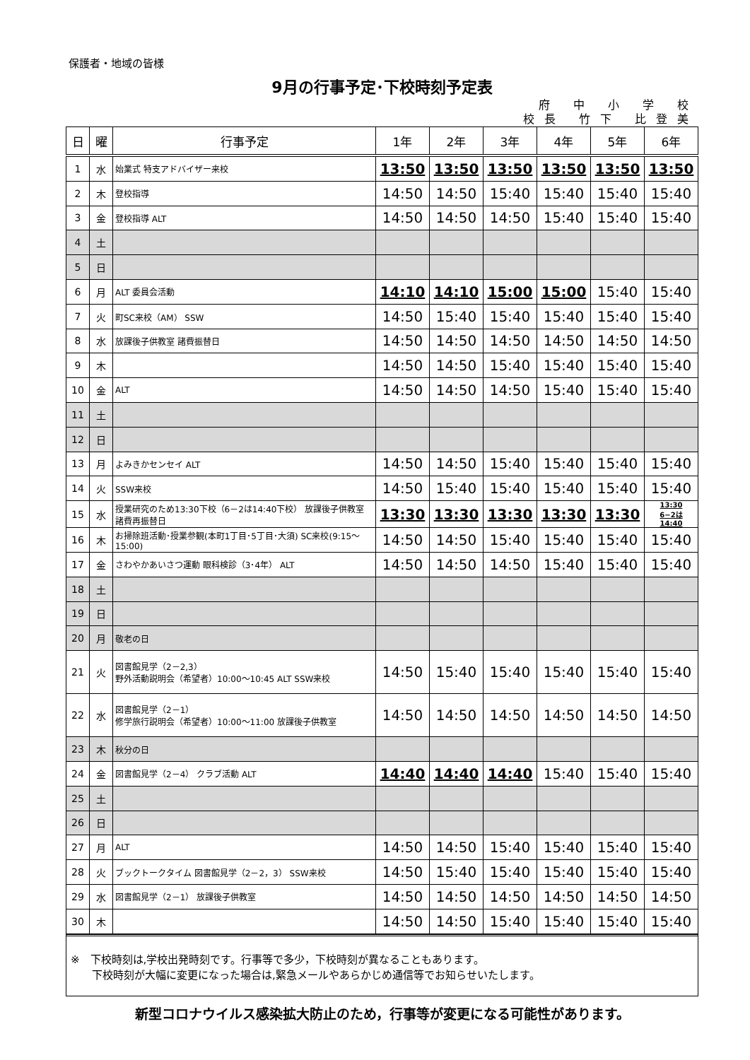保護者・地域の皆様
9月の行事予定･下校時刻予定表
府 中 小 学 校
校長 竹下 比登美
| 日 | 曜 | 行事予定 | 1年 | 2年 | 3年 | 4年 | 5年 | 6年 |
| --- | --- | --- | --- | --- | --- | --- | --- | --- |
| 1 | 水 | 始業式 特支アドバイザー来校 | 13:50 | 13:50 | 13:50 | 13:50 | 13:50 | 13:50 |
| 2 | 木 | 登校指導 | 14:50 | 14:50 | 15:40 | 15:40 | 15:40 | 15:40 |
| 3 | 金 | 登校指導 ALT | 14:50 | 14:50 | 14:50 | 15:40 | 15:40 | 15:40 |
| 4 | 土 | | | | | | | |
| 5 | 日 | | | | | | | |
| 6 | 月 | ALT 委員会活動 | 14:10 | 14:10 | 15:00 | 15:00 | 15:40 | 15:40 |
| 7 | 火 | 町SC来校（AM） SSW | 14:50 | 15:40 | 15:40 | 15:40 | 15:40 | 15:40 |
| 8 | 水 | 放課後子供教室 諸費振替日 | 14:50 | 14:50 | 14:50 | 14:50 | 14:50 | 14:50 |
| 9 | 木 | | 14:50 | 14:50 | 15:40 | 15:40 | 15:40 | 15:40 |
| 10 | 金 | ALT | 14:50 | 14:50 | 14:50 | 15:40 | 15:40 | 15:40 |
| 11 | 土 | | | | | | | |
| 12 | 日 | | | | | | | |
| 13 | 月 | よみきかセンセイ ALT | 14:50 | 14:50 | 15:40 | 15:40 | 15:40 | 15:40 |
| 14 | 火 | SSW来校 | 14:50 | 15:40 | 15:40 | 15:40 | 15:40 | 15:40 |
| 15 | 水 | 授業研究のため13:30下校（6－2は14:40下校） 放課後子供教室 諸費再振替日 | 13:30 | 13:30 | 13:30 | 13:30 | 13:30 | 13:30 6−2は 14:40 |
| 16 | 木 | お掃除班活動･授業参観(本町1丁目･5丁目･大須) SC来校(9:15～15:00) | 14:50 | 14:50 | 15:40 | 15:40 | 15:40 | 15:40 |
| 17 | 金 | さわやかあいさつ運動 眼科検診（3･4年） ALT | 14:50 | 14:50 | 14:50 | 15:40 | 15:40 | 15:40 |
| 18 | 土 | | | | | | | |
| 19 | 日 | | | | | | | |
| 20 | 月 | 敬老の日 | | | | | | |
| 21 | 火 | 図書館見学（2－2,3） 野外活動説明会（希望者）10:00～10:45 ALT SSW来校 | 14:50 | 15:40 | 15:40 | 15:40 | 15:40 | 15:40 |
| 22 | 水 | 図書館見学（2－1） 修学旅行説明会（希望者）10:00～11:00 放課後子供教室 | 14:50 | 14:50 | 14:50 | 14:50 | 14:50 | 14:50 |
| 23 | 木 | 秋分の日 | | | | | | |
| 24 | 金 | 図書館見学（2－4） クラブ活動 ALT | 14:40 | 14:40 | 14:40 | 15:40 | 15:40 | 15:40 |
| 25 | 土 | | | | | | | |
| 26 | 日 | | | | | | | |
| 27 | 月 | ALT | 14:50 | 14:50 | 15:40 | 15:40 | 15:40 | 15:40 |
| 28 | 火 | ブックトークタイム 図書館見学（2－2，3） SSW来校 | 14:50 | 15:40 | 15:40 | 15:40 | 15:40 | 15:40 |
| 29 | 水 | 図書館見学（2－1） 放課後子供教室 | 14:50 | 14:50 | 14:50 | 14:50 | 14:50 | 14:50 |
| 30 | 木 | | 14:50 | 14:50 | 15:40 | 15:40 | 15:40 | 15:40 |
※　下校時刻は,学校出発時刻です。行事等で多少，下校時刻が異なることもあります。
　　下校時刻が大幅に変更になった場合は,緊急メールやあらかじめ通信等でお知らせいたします。
新型コロナウイルス感染拡大防止のため，行事等が変更になる可能性があります。